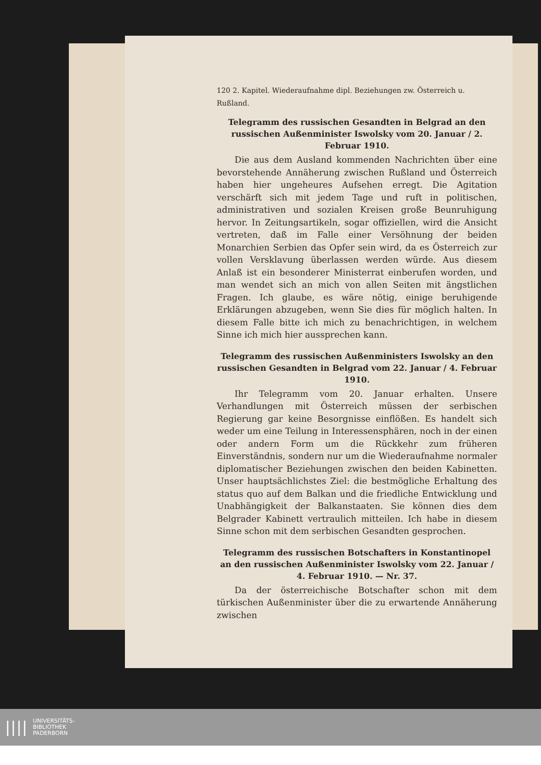120 2. Kapitel. Wiederaufnahme dipl. Beziehungen zw. Österreich u. Rußland.
Telegramm des russischen Gesandten in Belgrad an den russischen Außenminister Iswolsky vom 20. Januar / 2. Februar 1910.
Die aus dem Ausland kommenden Nachrichten über eine bevorstehende Annäherung zwischen Rußland und Österreich haben hier ungeheures Aufsehen erregt. Die Agitation verschärft sich mit jedem Tage und ruft in politischen, administrativen und sozialen Kreisen große Beunruhigung hervor. In Zeitungsartikeln, sogar offiziellen, wird die Ansicht vertreten, daß im Falle einer Versöhnung der beiden Monarchien Serbien das Opfer sein wird, da es Österreich zur vollen Versklavung überlassen werden würde. Aus diesem Anlaß ist ein besonderer Ministerrat einberufen worden, und man wendet sich an mich von allen Seiten mit ängstlichen Fragen. Ich glaube, es wäre nötig, einige beruhigende Erklärungen abzugeben, wenn Sie dies für möglich halten. In diesem Falle bitte ich mich zu benachrichtigen, in welchem Sinne ich mich hier aussprechen kann.
Telegramm des russischen Außenministers Iswolsky an den russischen Gesandten in Belgrad vom 22. Januar / 4. Februar 1910.
Ihr Telegramm vom 20. Januar erhalten. Unsere Verhandlungen mit Österreich müssen der serbischen Regierung gar keine Besorgnisse einflößen. Es handelt sich weder um eine Teilung in Interessensphären, noch in der einen oder andern Form um die Rückkehr zum früheren Einverständnis, sondern nur um die Wiederaufnahme normaler diplomatischer Beziehungen zwischen den beiden Kabinetten. Unser hauptsächlichstes Ziel: die bestmögliche Erhaltung des status quo auf dem Balkan und die friedliche Entwicklung und Unabhängigkeit der Balkanstaaten. Sie können dies dem Belgrader Kabinett vertraulich mitteilen. Ich habe in diesem Sinne schon mit dem serbischen Gesandten gesprochen.
Telegramm des russischen Botschafters in Konstantinopel an den russischen Außenminister Iswolsky vom 22. Januar / 4. Februar 1910. — Nr. 37.
Da der österreichische Botschafter schon mit dem türkischen Außenminister über die zu erwartende Annäherung zwischen
|||| UNIVERSITÄTS-
BIBLIOTHEK
PADERBORN